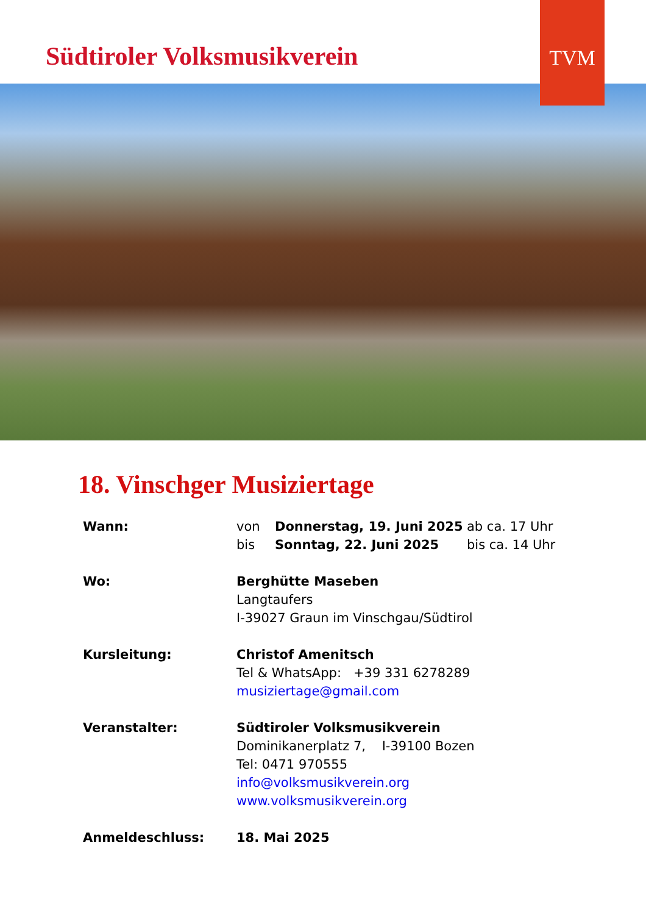Südtiroler Volksmusikverein
TVM
18. Vinschger Musiziertage
Wann: von Donnerstag, 19. Juni 2025 ab ca. 17 Uhr
bis Sonntag, 22. Juni 2025 bis ca. 14 Uhr
Wo: Berghütte Maseben
Langtaufers
I-39027 Graun im Vinschgau/Südtirol
Kursleitung: Christof Amenitsch
Tel & WhatsApp: +39 331 6278289
musiziertage@gmail.com
Veranstalter: Südtiroler Volksmusikverein
Dominikanerplatz 7, I-39100 Bozen
Tel: 0471 970555
info@volksmusikverein.org
www.volksmusikverein.org
Anmeldeschluss: 18. Mai 2025